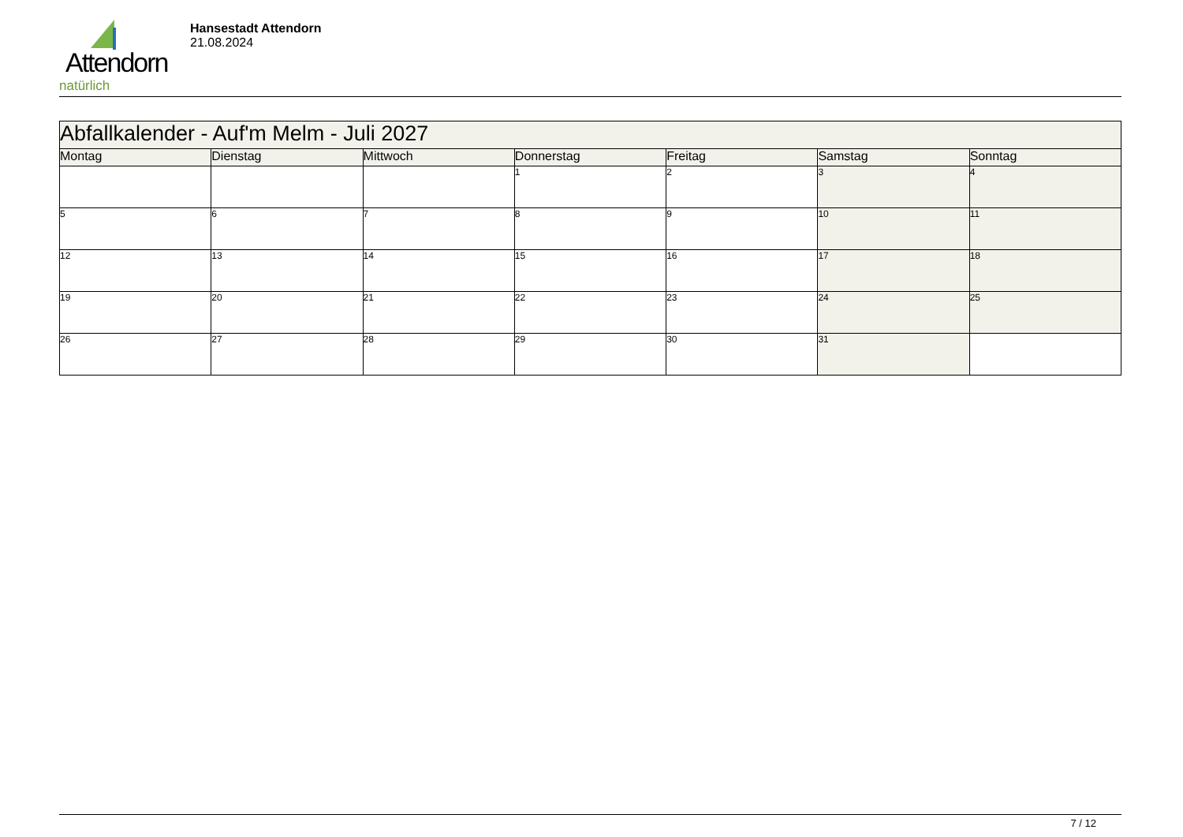Attendorn
natürlich
Hansestadt Attendorn
21.08.2024
| Abfallkalender - Auf'm Melm - Juli 2027 | | | | | | |
| Montag | Dienstag | Mittwoch | Donnerstag | Freitag | Samstag | Sonntag |
| | | | 1 | 2 | 3 | 4 |
| 5 | 6 | 7 | 8 | 9 | 10 | 11 |
| 12 | 13 | 14 | 15 | 16 | 17 | 18 |
| 19 | 20 | 21 | 22 | 23 | 24 | 25 |
| 26 | 27 | 28 | 29 | 30 | 31 | |
7 / 12